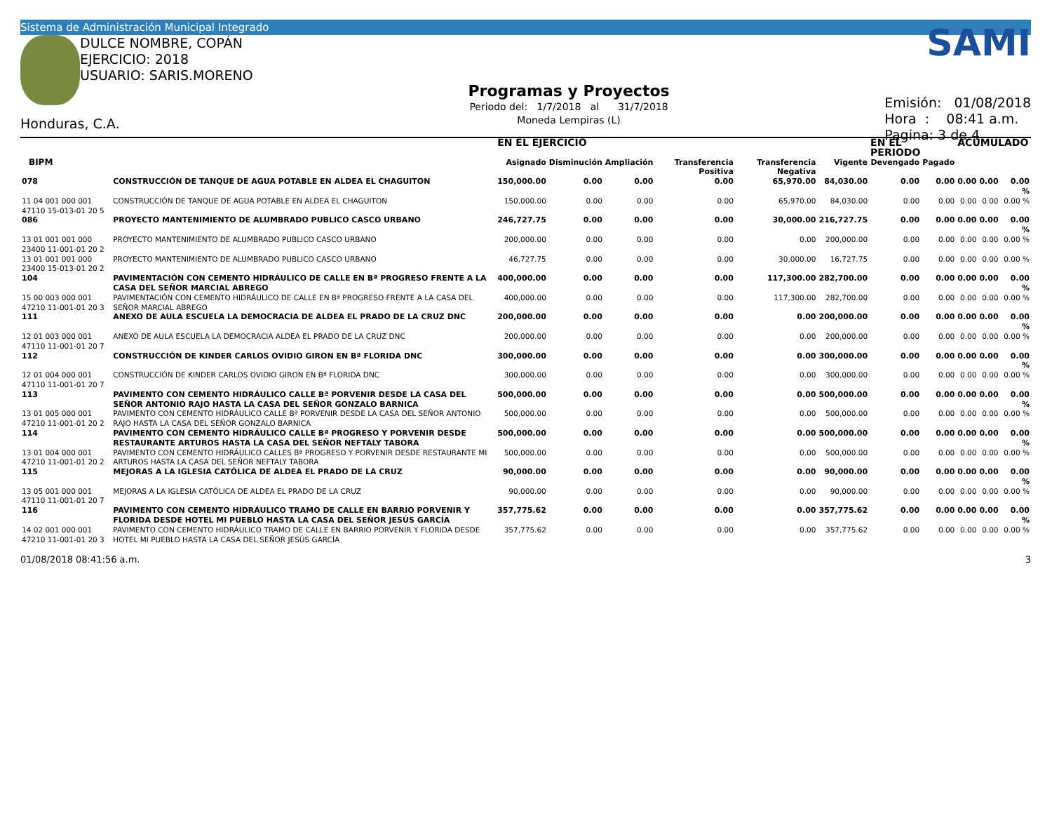Sistema de Administración Municipal Integrado
DULCE NOMBRE, COPÁN
EJERCICIO: 2018
USUARIO: SARIS.MORENO
Honduras, C.A.
Programas y Proyectos
Periodo del: 1/7/2018 al 31/7/2018
Moneda Lempiras (L)
SAMI
Emisión: 01/08/2018
Hora : 08:41 a.m.
Pagina: 3 de 4
| | | | EN EL EJERCICIO | | | | | | EN EL PERIODO | | ACUMULADO | | |
| --- | --- | --- | --- | --- | --- | --- | --- | --- | --- | --- | --- | --- | --- |
| BIPM | | | Asignado | Disminución | Ampliación | Transferencia Positiva | Transferencia Negativa | Vigente | Devengado | Pagado | | | |
| 078 | CONSTRUCCIÓN DE TANQUE DE AGUA POTABLE EN ALDEA EL CHAGUITON | | 150,000.00 | 0.00 | 0.00 | 0.00 | 65,970.00 | 84,030.00 | 0.00 | 0.00 | 0.00 | 0.00 | 0.00 % |
| 11 04 001 000 001 47110 15-013-01 20 5 | | CONSTRUCCIÓN DE TANQUE DE AGUA POTABLE EN ALDEA EL CHAGUITON | 150,000.00 | 0.00 | 0.00 | 0.00 | 65,970.00 | 84,030.00 | 0.00 | 0.00 | 0.00 | 0.00 | 0.00 % |
| 086 | PROYECTO MANTENIMIENTO DE ALUMBRADO PUBLICO CASCO URBANO | | 246,727.75 | 0.00 | 0.00 | 0.00 | 30,000.00 | 216,727.75 | 0.00 | 0.00 | 0.00 | 0.00 | 0.00 % |
| 13 01 001 001 000 23400 11-001-01 20 2 | | PROYECTO MANTENIMIENTO DE ALUMBRADO PUBLICO CASCO URBANO | 200,000.00 | 0.00 | 0.00 | 0.00 | 0.00 | 200,000.00 | 0.00 | 0.00 | 0.00 | 0.00 | 0.00 % |
| 13 01 001 001 000 23400 15-013-01 20 2 | | PROYECTO MANTENIMIENTO DE ALUMBRADO PUBLICO CASCO URBANO | 46,727.75 | 0.00 | 0.00 | 0.00 | 30,000.00 | 16,727.75 | 0.00 | 0.00 | 0.00 | 0.00 | 0.00 % |
| 104 | PAVIMENTACIÓN CON CEMENTO HIDRÁULICO DE CALLE EN Bª PROGRESO FRENTE A LA CASA DEL SEÑOR MARCIAL ABREGO | | 400,000.00 | 0.00 | 0.00 | 0.00 | 117,300.00 | 282,700.00 | 0.00 | 0.00 | 0.00 | 0.00 | 0.00 % |
| 15 00 003 000 001 47210 11-001-01 20 3 | | PAVIMENTACIÓN CON CEMENTO HIDRÁULICO DE CALLE EN Bª PROGRESO FRENTE A LA CASA DEL SEÑOR MARCIAL ABREGO | 400,000.00 | 0.00 | 0.00 | 0.00 | 117,300.00 | 282,700.00 | 0.00 | 0.00 | 0.00 | 0.00 | 0.00 % |
| 111 | ANEXO DE AULA ESCUELA LA DEMOCRACIA DE ALDEA EL PRADO DE LA CRUZ DNC | | 200,000.00 | 0.00 | 0.00 | 0.00 | 0.00 | 200,000.00 | 0.00 | 0.00 | 0.00 | 0.00 | 0.00 % |
| 12 01 003 000 001 47110 11-001-01 20 7 | | ANEXO DE AULA ESCUELA LA DEMOCRACIA ALDEA EL PRADO DE LA CRUZ DNC | 200,000.00 | 0.00 | 0.00 | 0.00 | 0.00 | 200,000.00 | 0.00 | 0.00 | 0.00 | 0.00 | 0.00 % |
| 112 | CONSTRUCCIÓN DE KINDER CARLOS OVIDIO GIRON EN Bª FLORIDA DNC | | 300,000.00 | 0.00 | 0.00 | 0.00 | 0.00 | 300,000.00 | 0.00 | 0.00 | 0.00 | 0.00 | 0.00 % |
| 12 01 004 000 001 47110 11-001-01 20 7 | | CONSTRUCCIÓN DE KINDER CARLOS OVIDIO GIRON EN Bª FLORIDA DNC | 300,000.00 | 0.00 | 0.00 | 0.00 | 0.00 | 300,000.00 | 0.00 | 0.00 | 0.00 | 0.00 | 0.00 % |
| 113 | PAVIMENTO CON CEMENTO HIDRÁULICO CALLE Bª PORVENIR DESDE LA CASA DEL SEÑOR ANTONIO RAJO HASTA LA CASA DEL SEÑOR GONZALO BARNICA | | 500,000.00 | 0.00 | 0.00 | 0.00 | 0.00 | 500,000.00 | 0.00 | 0.00 | 0.00 | 0.00 | 0.00 % |
| 13 01 005 000 001 47210 11-001-01 20 2 | | PAVIMENTO CON CEMENTO HIDRÁULICO CALLE Bª PORVENIR DESDE LA CASA DEL SEÑOR ANTONIO RAJO HASTA LA CASA DEL SEÑOR GONZALO BARNICA | 500,000.00 | 0.00 | 0.00 | 0.00 | 0.00 | 500,000.00 | 0.00 | 0.00 | 0.00 | 0.00 | 0.00 % |
| 114 | PAVIMENTO CON CEMENTO HIDRÁULICO CALLE Bª PROGRESO Y PORVENIR DESDE RESTAURANTE ARTUROS HASTA LA CASA DEL SEÑOR NEFTALY TABORA | | 500,000.00 | 0.00 | 0.00 | 0.00 | 0.00 | 500,000.00 | 0.00 | 0.00 | 0.00 | 0.00 | 0.00 % |
| 13 01 004 000 001 47210 11-001-01 20 2 | | PAVIMENTO CON CEMENTO HIDRÁULICO CALLES Bª PROGRESO Y PORVENIR DESDE RESTAURANTE MI ARTUROS HASTA LA CASA DEL SEÑOR NEFTALY TABORA | 500,000.00 | 0.00 | 0.00 | 0.00 | 0.00 | 500,000.00 | 0.00 | 0.00 | 0.00 | 0.00 | 0.00 % |
| 115 | MEJORAS A LA IGLESIA CATÓLICA DE ALDEA EL PRADO DE LA CRUZ | | 90,000.00 | 0.00 | 0.00 | 0.00 | 0.00 | 90,000.00 | 0.00 | 0.00 | 0.00 | 0.00 | 0.00 % |
| 13 05 001 000 001 47110 11-001-01 20 7 | | MEJORAS A LA IGLESIA CATÓLICA DE ALDEA EL PRADO DE LA CRUZ | 90,000.00 | 0.00 | 0.00 | 0.00 | 0.00 | 90,000.00 | 0.00 | 0.00 | 0.00 | 0.00 | 0.00 % |
| 116 | PAVIMENTO CON CEMENTO HIDRÁULICO TRAMO DE CALLE EN BARRIO PORVENIR Y FLORIDA DESDE HOTEL MI PUEBLO HASTA LA CASA DEL SEÑOR JESÚS GARCÍA | | 357,775.62 | 0.00 | 0.00 | 0.00 | 0.00 | 357,775.62 | 0.00 | 0.00 | 0.00 | 0.00 | 0.00 % |
| 14 02 001 000 001 47210 11-001-01 20 3 | | PAVIMENTO CON CEMENTO HIDRÁULICO TRAMO DE CALLE EN BARRIO PORVENIR Y FLORIDA DESDE HOTEL MI PUEBLO HASTA LA CASA DEL SEÑOR JESÚS GARCÍA | 357,775.62 | 0.00 | 0.00 | 0.00 | 0.00 | 357,775.62 | 0.00 | 0.00 | 0.00 | 0.00 | 0.00 % |
01/08/2018 08:41:56 a.m. 3